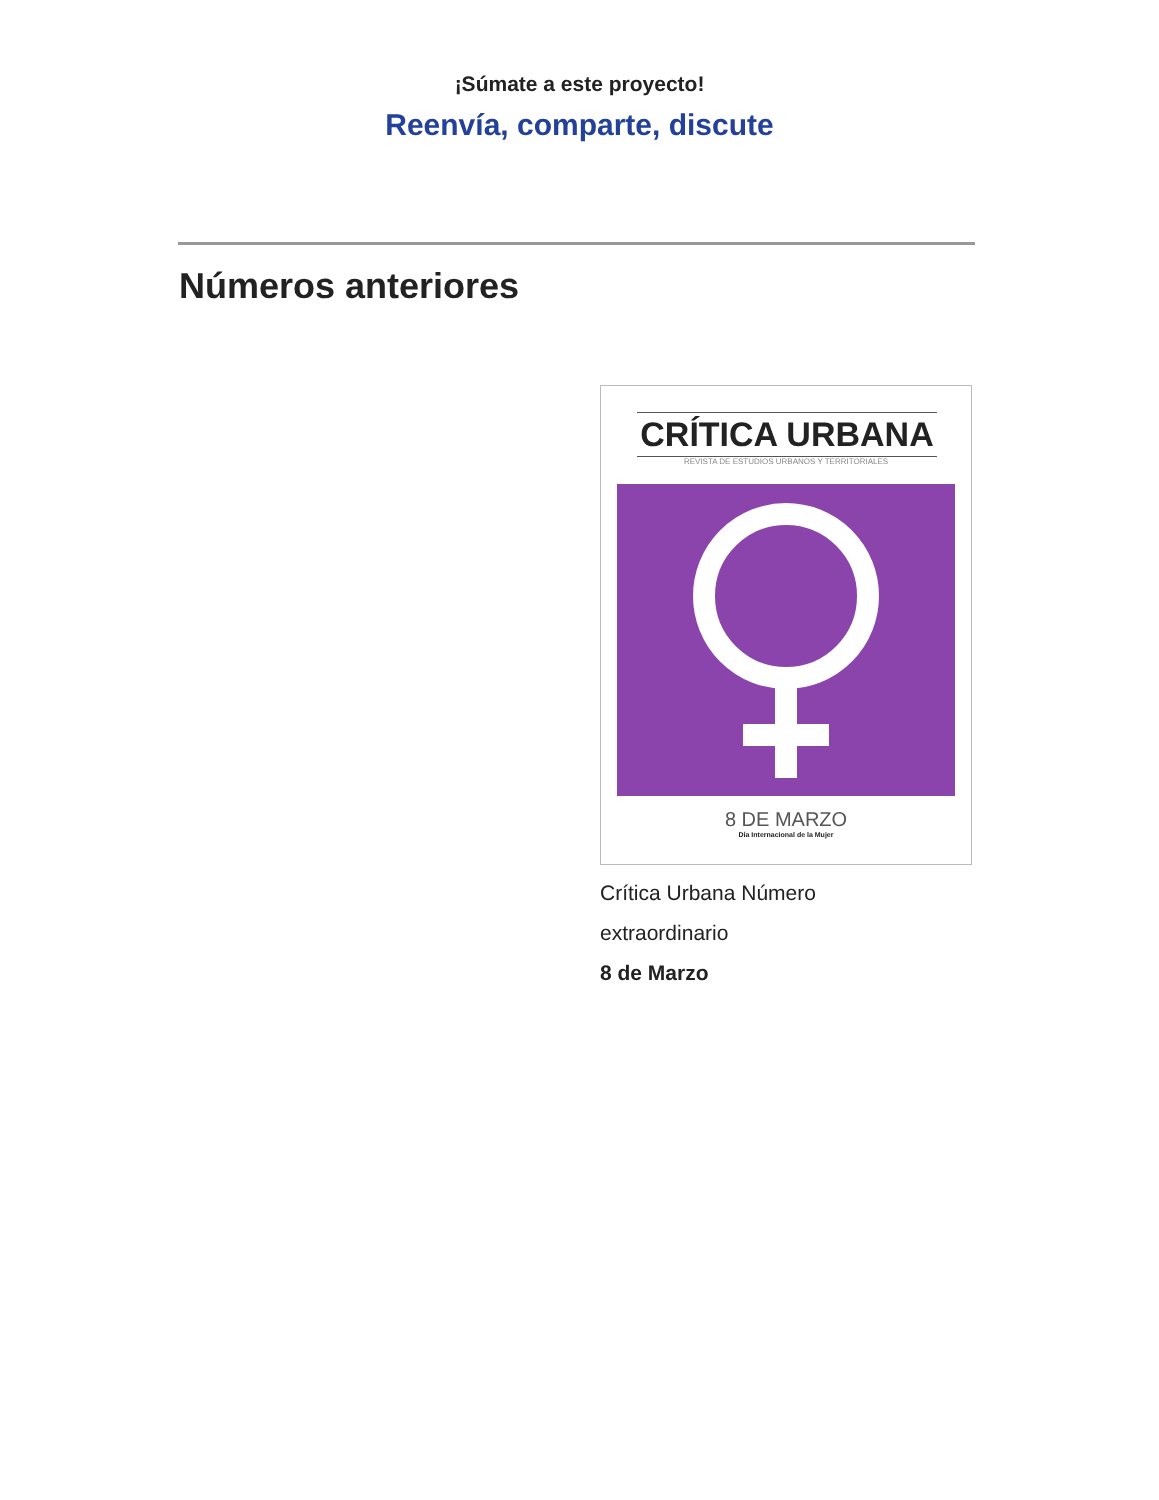¡Súmate a este proyecto!
Reenvía, comparte, discute
Números anteriores
CRÍTICA URBANA
REVISTA DE ESTUDIOS URBANOS Y TERRITORIALES
8 DE MARZO
Día Internacional de la Mujer
Crítica Urbana Número
extraordinario
8 de Marzo